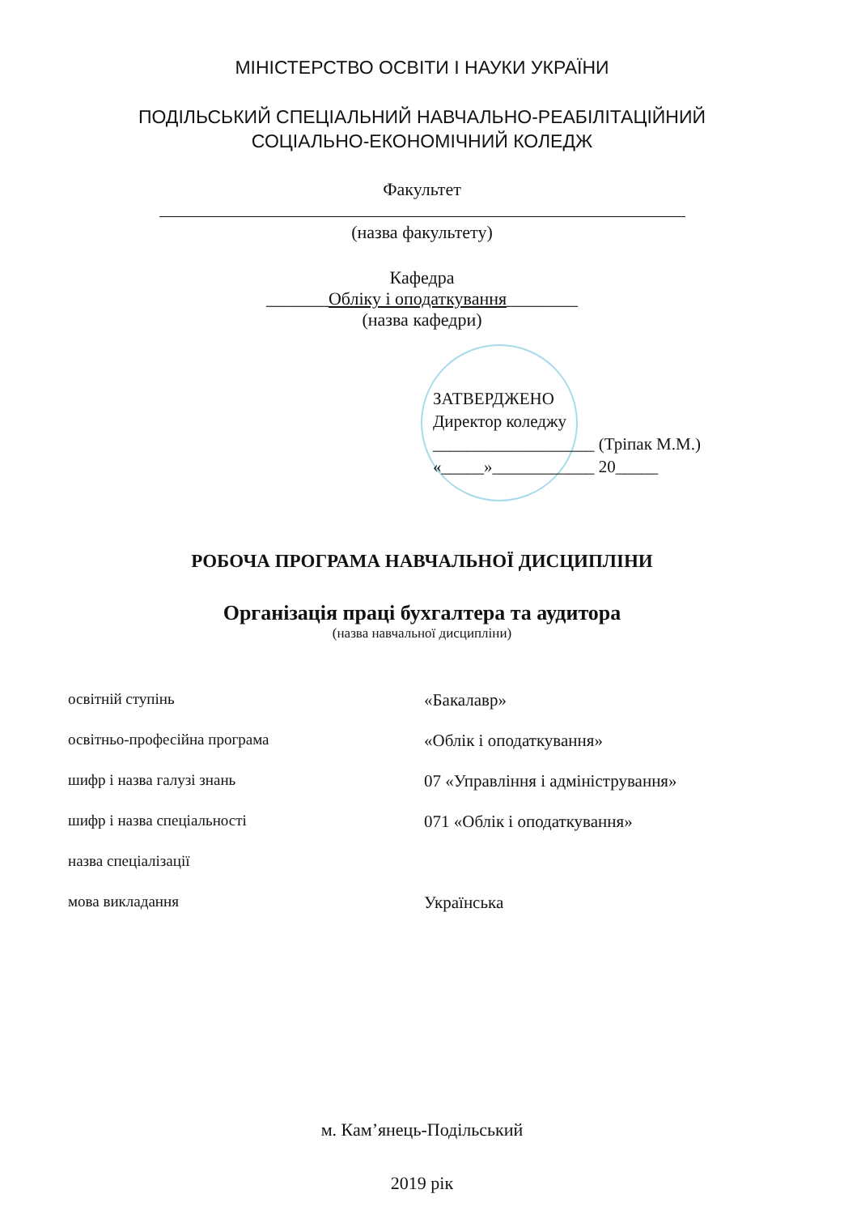МІНІСТЕРСТВО ОСВІТИ І НАУКИ УКРАЇНИ
ПОДІЛЬСЬКИЙ СПЕЦІАЛЬНИЙ НАВЧАЛЬНО-РЕАБІЛІТАЦІЙНИЙ
СОЦІАЛЬНО-ЕКОНОМІЧНИЙ КОЛЕДЖ
Факультет
(назва факультету)
Кафедра
_______Обліку і оподаткування________
(назва кафедри)
ЗАТВЕРДЖЕНО
Директор коледжу
___________________ (Тріпак М.М.)
«_____»____________ 20_____
РОБОЧА ПРОГРАМА НАВЧАЛЬНОЇ ДИСЦИПЛІНИ
Організація праці бухгалтера та аудитора
(назва навчальної дисципліни)
| освітній ступінь | «Бакалавр» |
| освітньо-професійна програма | «Облік і оподаткування» |
| шифр і назва галузі знань | 07 «Управління і адміністрування» |
| шифр і назва спеціальності | 071 «Облік і оподаткування» |
| назва спеціалізації | |
| мова викладання | Українська |
м. Кам’янець-Подільський
2019 рік